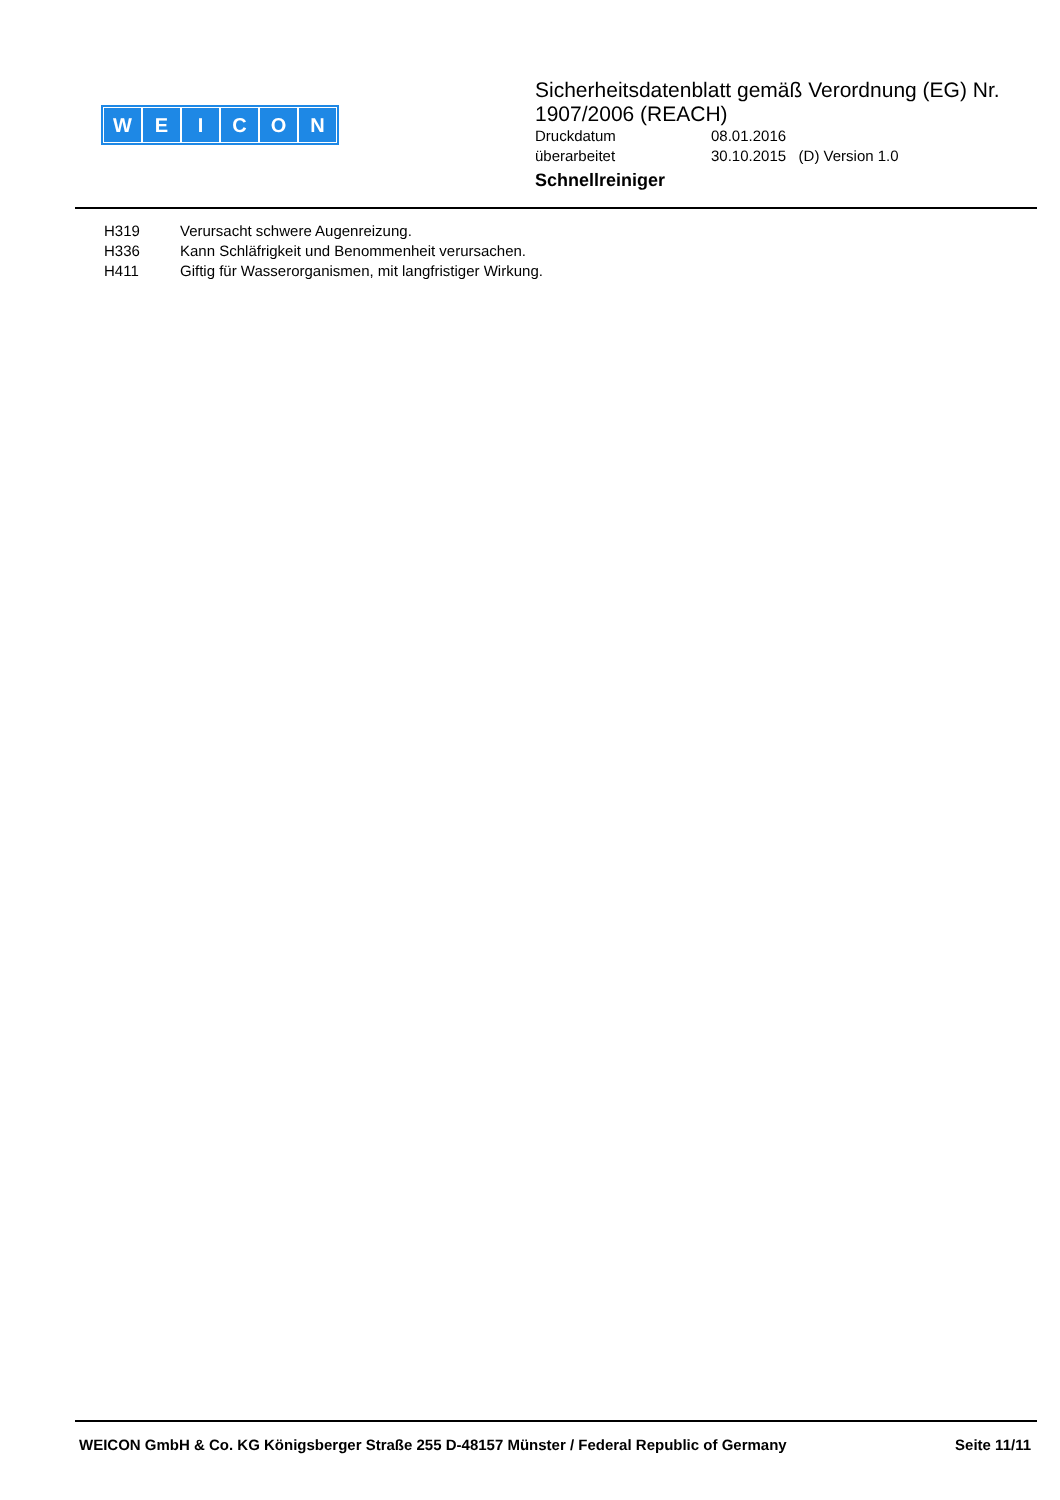WEICON
Sicherheitsdatenblatt gemäß Verordnung (EG) Nr. 1907/2006 (REACH)
Druckdatum 08.01.2016
überarbeitet 30.10.2015 (D) Version 1.0
Schnellreiniger
H319 Verursacht schwere Augenreizung.
H336 Kann Schläfrigkeit und Benommenheit verursachen.
H411 Giftig für Wasserorganismen, mit langfristiger Wirkung.
WEICON GmbH & Co. KG Königsberger Straße 255 D-48157 Münster / Federal Republic of Germany
Seite 11/11